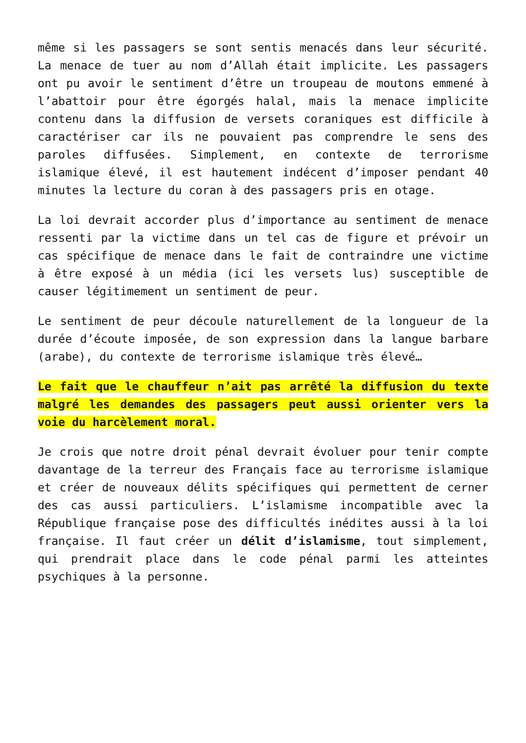même si les passagers se sont sentis menacés dans leur sécurité. La menace de tuer au nom d’Allah était implicite. Les passagers ont pu avoir le sentiment d’être un troupeau de moutons emmené à l’abattoir pour être égorgés halal, mais la menace implicite contenu dans la diffusion de versets coraniques est difficile à caractériser car ils ne pouvaient pas comprendre le sens des paroles diffusées. Simplement, en contexte de terrorisme islamique élevé, il est hautement indécent d’imposer pendant 40 minutes la lecture du coran à des passagers pris en otage.
La loi devrait accorder plus d’importance au sentiment de menace ressenti par la victime dans un tel cas de figure et prévoir un cas spécifique de menace dans le fait de contraindre une victime à être exposé à un média (ici les versets lus) susceptible de causer légitimement un sentiment de peur.
Le sentiment de peur découle naturellement de la longueur de la durée d’écoute imposée, de son expression dans la langue barbare (arabe), du contexte de terrorisme islamique très élevé…
Le fait que le chauffeur n’ait pas arrêté la diffusion du texte malgré les demandes des passagers peut aussi orienter vers la voie du harcèlement moral.
Je crois que notre droit pénal devrait évoluer pour tenir compte davantage de la terreur des Français face au terrorisme islamique et créer de nouveaux délits spécifiques qui permettent de cerner des cas aussi particuliers. L’islamisme incompatible avec la République française pose des difficultés inédites aussi à la loi française. Il faut créer un délit d’islamisme, tout simplement, qui prendrait place dans le code pénal parmi les atteintes psychiques à la personne.